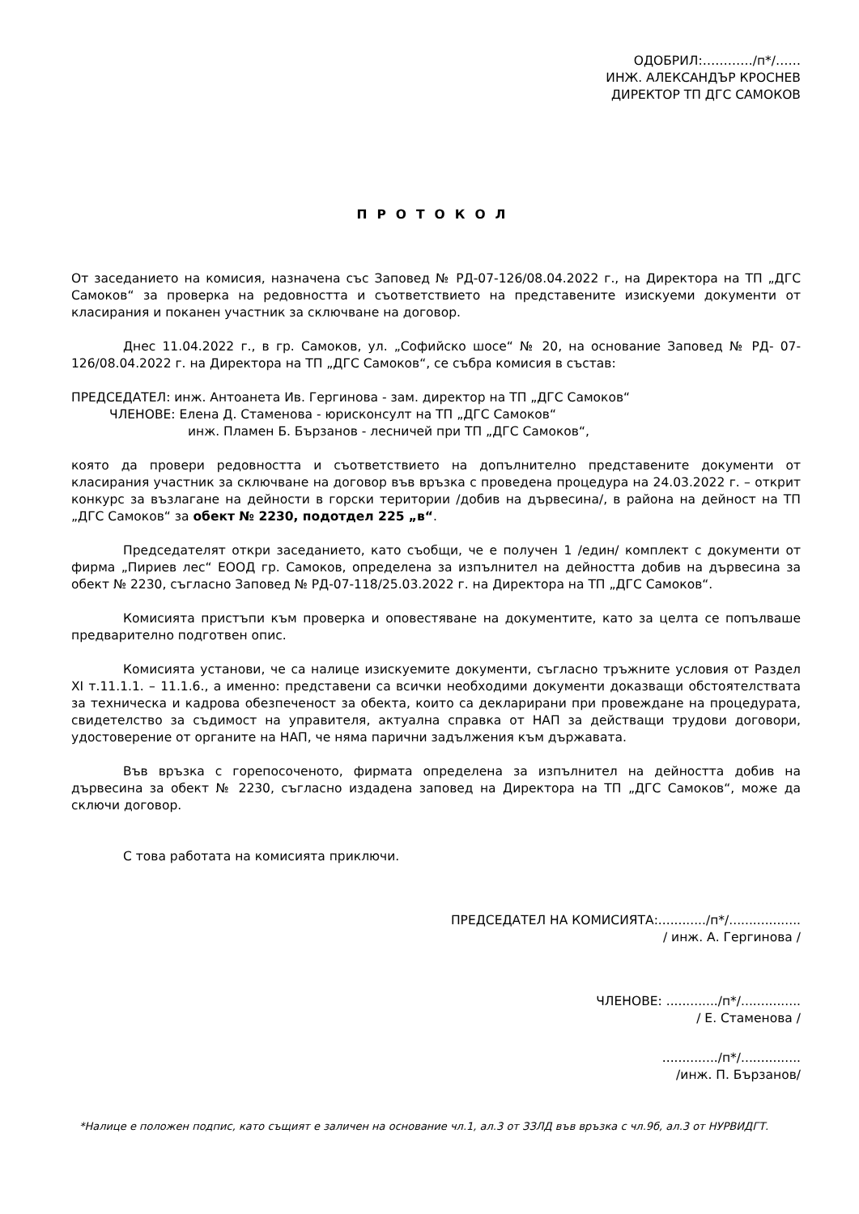ОДОБРИЛ:…………/п*/……
ИНЖ. АЛЕКСАНДЪР КРОСНЕВ
ДИРЕКТОР ТП ДГС САМОКОВ
ПРОТОКОЛ
От заседанието на комисия, назначена със Заповед № РД-07-126/08.04.2022 г., на Директора на ТП „ДГС Самоков“ за проверка на редовността и съответствието на представените изискуеми документи от класирания и поканен участник за сключване на договор.
Днес 11.04.2022 г., в гр. Самоков, ул. „Софийско шосе“ № 20, на основание Заповед № РД- 07-126/08.04.2022 г. на Директора на ТП „ДГС Самоков“, се събра комисия в състав:
ПРЕДСЕДАТЕЛ: инж. Антоанета Ив. Гергинова - зам. директор на ТП „ДГС Самоков“
ЧЛЕНОВЕ: Елена Д. Стаменова - юрисконсулт на ТП „ДГС Самоков“
инж. Пламен Б. Бързанов - лесничей при ТП „ДГС Самоков“,
която да провери редовността и съответствието на допълнително представените документи от класирания участник за сключване на договор във връзка с проведена процедура на 24.03.2022 г. – открит конкурс за възлагане на дейности в горски територии /добив на дървесина/, в района на дейност на ТП „ДГС Самоков“ за обект № 2230, подотдел 225 „в“.
Председателят откри заседанието, като съобщи, че е получен 1 /един/ комплект с документи от фирма „Пириев лес“ ЕООД гр. Самоков, определена за изпълнител на дейността добив на дървесина за обект № 2230, съгласно Заповед № РД-07-118/25.03.2022 г. на Директора на ТП „ДГС Самоков“.
Комисията пристъпи към проверка и оповестяване на документите, като за целта се попълваше предварително подготвен опис.
Комисията установи, че са налице изискуемите документи, съгласно тръжните условия от Раздел XI т.11.1.1. – 11.1.6., а именно: представени са всички необходими документи доказващи обстоятелствата за техническа и кадрова обезпеченост за обекта, които са декларирани при провеждане на процедурата, свидетелство за съдимост на управителя, актуална справка от НАП за действащи трудови договори, удостоверение от органите на НАП, че няма парични задължения към държавата.
Във връзка с горепосоченото, фирмата определена за изпълнител на дейността добив на дървесина за обект № 2230, съгласно издадена заповед на Директора на ТП „ДГС Самоков“, може да сключи договор.
С това работата на комисията приключи.
ПРЕДСЕДАТЕЛ НА КОМИСИЯТА:............/п*/..................
/ инж. А. Гергинова /
ЧЛЕНОВЕ: ............./п*/...............
/ Е. Стаменова /
............../п*/...............
/инж. П. Бързанов/
*Налице е положен подпис, като същият е заличен на основание чл.1, ал.3 от ЗЗЛД във връзка с чл.9б, ал.3 от НУРВИДГТ.